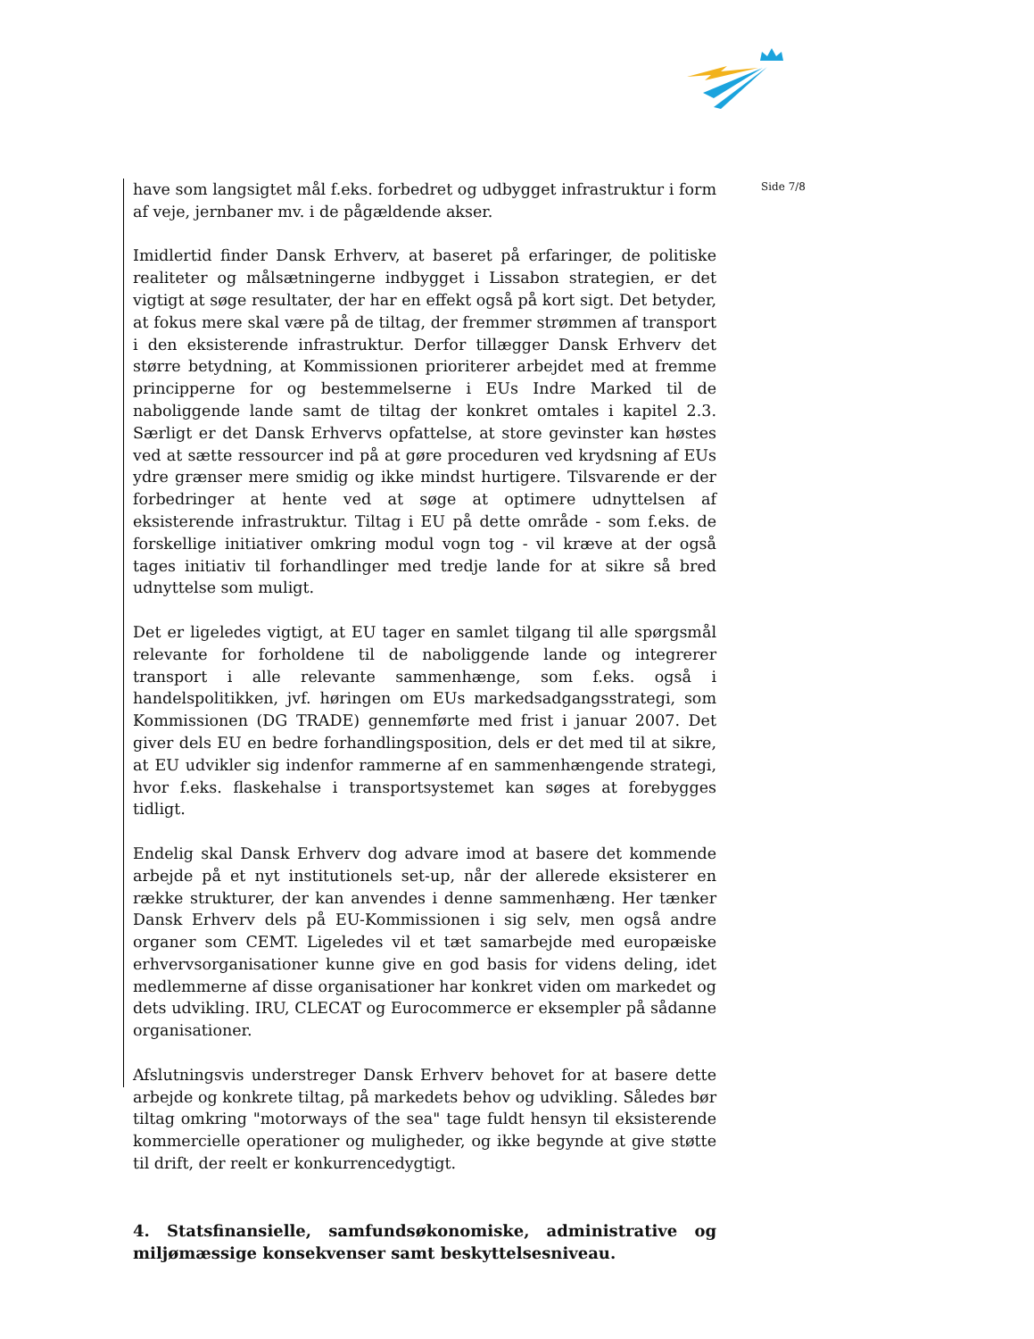have som langsigtet mål f.eks. forbedret og udbygget infrastruktur i form af veje, jernbaner mv. i de pågældende akser.
Imidlertid finder Dansk Erhverv, at baseret på erfaringer, de politiske realiteter og målsætningerne indbygget i Lissabon strategien, er det vigtigt at søge resultater, der har en effekt også på kort sigt. Det betyder, at fokus mere skal være på de tiltag, der fremmer strømmen af transport i den eksisterende infrastruktur. Derfor tillægger Dansk Erhverv det større betydning, at Kommissionen prioriterer arbejdet med at fremme principperne for og bestemmelserne i EUs Indre Marked til de naboliggende lande samt de tiltag der konkret omtales i kapitel 2.3. Særligt er det Dansk Erhvervs opfattelse, at store gevinster kan høstes ved at sætte ressourcer ind på at gøre proceduren ved krydsning af EUs ydre grænser mere smidig og ikke mindst hurtigere. Tilsvarende er der forbedringer at hente ved at søge at optimere udnyttelsen af eksisterende infrastruktur. Tiltag i EU på dette område - som f.eks. de forskellige initiativer omkring modul vogn tog - vil kræve at der også tages initiativ til forhandlinger med tredje lande for at sikre så bred udnyttelse som muligt.
Det er ligeledes vigtigt, at EU tager en samlet tilgang til alle spørgsmål relevante for forholdene til de naboliggende lande og integrerer transport i alle relevante sammenhænge, som f.eks. også i handelspolitikken, jvf. høringen om EUs markedsadgangsstrategi, som Kommissionen (DG TRADE) gennemførte med frist i januar 2007. Det giver dels EU en bedre forhandlingsposition, dels er det med til at sikre, at EU udvikler sig indenfor rammerne af en sammenhængende strategi, hvor f.eks. flaskehalse i transportsystemet kan søges at forebygges tidligt.
Endelig skal Dansk Erhverv dog advare imod at basere det kommende arbejde på et nyt institutionels set-up, når der allerede eksisterer en række strukturer, der kan anvendes i denne sammenhæng. Her tænker Dansk Erhverv dels på EU-Kommissionen i sig selv, men også andre organer som CEMT. Ligeledes vil et tæt samarbejde med europæiske erhvervsorganisationer kunne give en god basis for videns deling, idet medlemmerne af disse organisationer har konkret viden om markedet og dets udvikling. IRU, CLECAT og Eurocommerce er eksempler på sådanne organisationer.
Afslutningsvis understreger Dansk Erhverv behovet for at basere dette arbejde og konkrete tiltag, på markedets behov og udvikling. Således bør tiltag omkring "motorways of the sea" tage fuldt hensyn til eksisterende kommercielle operationer og muligheder, og ikke begynde at give støtte til drift, der reelt er konkurrencedygtigt.
4. Statsfinansielle, samfundsøkonomiske, administrative og miljømæssige konsekvenser samt beskyttelsesniveau.
Side 7/8